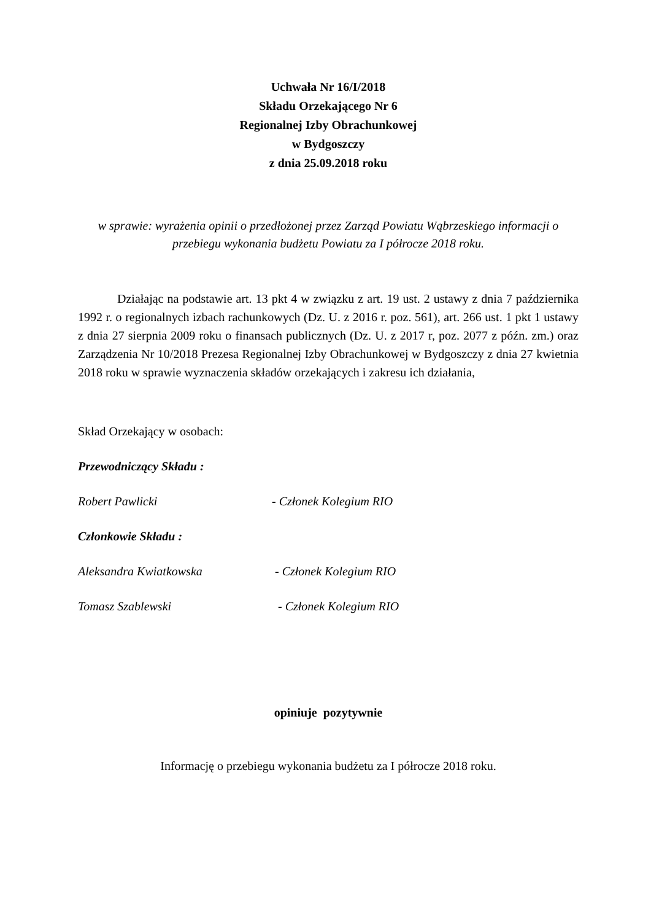Uchwała Nr 16/I/2018
Składu Orzekającego Nr 6
Regionalnej Izby Obrachunkowej
w Bydgoszczy
z dnia 25.09.2018 roku
w sprawie: wyrażenia opinii o przedłożonej przez Zarząd Powiatu Wąbrzeskiego informacji o
przebiegu wykonania budżetu Powiatu za I półrocze 2018 roku.
Działając na podstawie art. 13 pkt 4 w związku z art. 19 ust. 2 ustawy z dnia 7 października 1992 r. o regionalnych izbach rachunkowych (Dz. U. z 2016 r. poz. 561), art. 266 ust. 1 pkt 1 ustawy z dnia 27 sierpnia 2009 roku o finansach publicznych (Dz. U. z 2017 r, poz. 2077 z późn. zm.) oraz Zarządzenia Nr 10/2018 Prezesa Regionalnej Izby Obrachunkowej w Bydgoszczy z dnia 27 kwietnia 2018 roku w sprawie wyznaczenia składów orzekających i zakresu ich działania,
Skład Orzekający w osobach:
Przewodniczący Składu :
Robert Pawlicki - Członek Kolegium RIO
Członkowie Składu :
Aleksandra Kwiatkowska - Członek Kolegium RIO
Tomasz Szablewski - Członek Kolegium RIO
opiniuje pozytywnie
Informację o przebiegu wykonania budżetu za I półrocze 2018 roku.